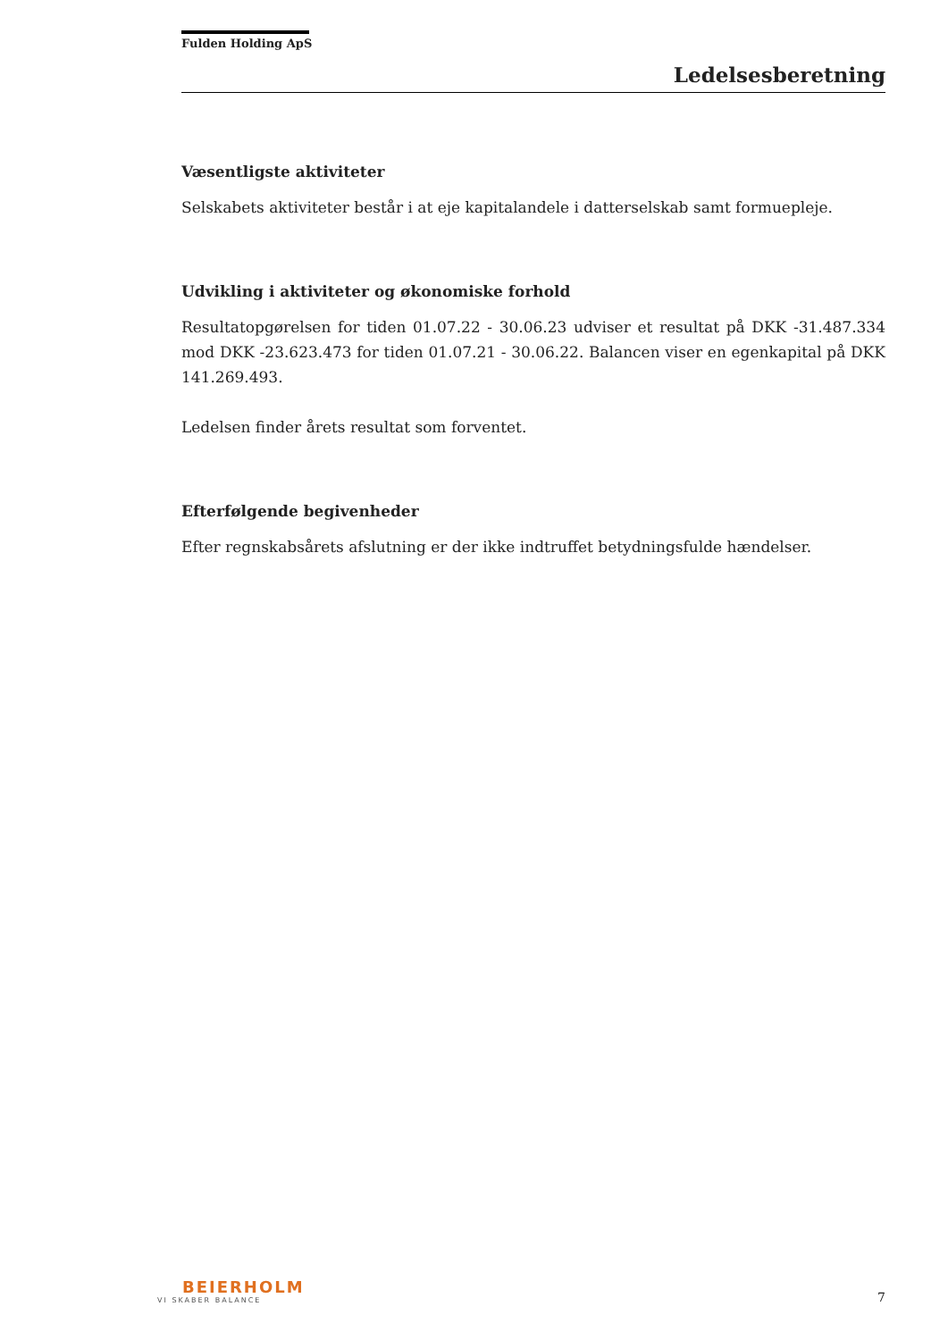Fulden Holding ApS
Ledelsesberetning
Væsentligste aktiviteter
Selskabets aktiviteter består i at eje kapitalandele i datterselskab samt formuepleje.
Udvikling i aktiviteter og økonomiske forhold
Resultatopgørelsen for tiden 01.07.22 - 30.06.23 udviser et resultat på DKK -31.487.334 mod DKK -23.623.473 for tiden 01.07.21 - 30.06.22. Balancen viser en egenkapital på DKK 141.269.493.
Ledelsen finder årets resultat som forventet.
Efterfølgende begivenheder
Efter regnskabsårets afslutning er der ikke indtruffet betydningsfulde hændelser.
BEIERHOLM
VI SKABER BALANCE
7